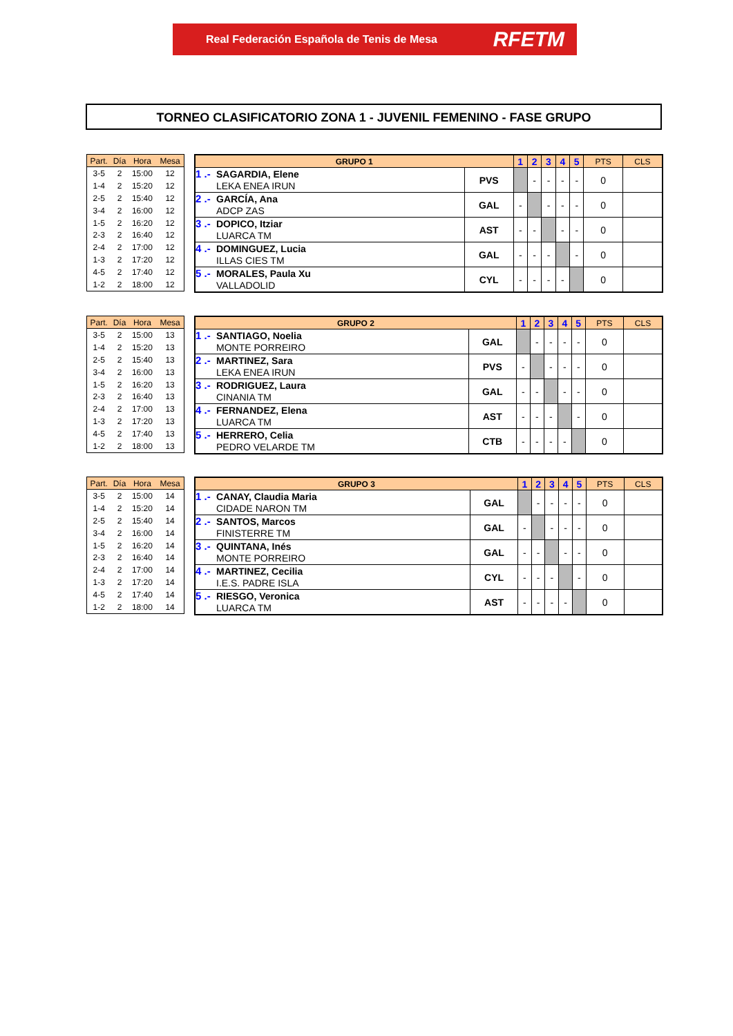Real Federación Española de Tenis de Mesa RFETM
TORNEO CLASIFICATORIO ZONA 1 - JUVENIL FEMENINO - FASE GRUPO
| Part. | Día | Hora | Mesa |
| --- | --- | --- | --- |
| 3-5 | 2 | 15:00 | 12 |
| 1-4 | 2 | 15:20 | 12 |
| 2-5 | 2 | 15:40 | 12 |
| 3-4 | 2 | 16:00 | 12 |
| 1-5 | 2 | 16:20 | 12 |
| 2-3 | 2 | 16:40 | 12 |
| 2-4 | 2 | 17:00 | 12 |
| 1-3 | 2 | 17:20 | 12 |
| 4-5 | 2 | 17:40 | 12 |
| 1-2 | 2 | 18:00 | 12 |
| GRUPO 1 | | 1 | 2 | 3 | 4 | 5 | PTS | CLS |
| --- | --- | --- | --- | --- | --- | --- | --- | --- |
| 1 .- SAGARDIA, Elene LEKA ENEA IRUN | PVS | | - | - | - | - | 0 | |
| 2 .- GARCÍA, Ana ADCP ZAS | GAL | - | | - | - | - | 0 | |
| 3 .- DOPICO, Itziar LUARCA TM | AST | - | - | | - | - | 0 | |
| 4 .- DOMINGUEZ, Lucia ILLAS CIES TM | GAL | - | - | - | | - | 0 | |
| 5 .- MORALES, Paula Xu VALLADOLID | CYL | - | - | - | - | | 0 | |
| Part. | Día | Hora | Mesa |
| --- | --- | --- | --- |
| 3-5 | 2 | 15:00 | 13 |
| 1-4 | 2 | 15:20 | 13 |
| 2-5 | 2 | 15:40 | 13 |
| 3-4 | 2 | 16:00 | 13 |
| 1-5 | 2 | 16:20 | 13 |
| 2-3 | 2 | 16:40 | 13 |
| 2-4 | 2 | 17:00 | 13 |
| 1-3 | 2 | 17:20 | 13 |
| 4-5 | 2 | 17:40 | 13 |
| 1-2 | 2 | 18:00 | 13 |
| GRUPO 2 | | 1 | 2 | 3 | 4 | 5 | PTS | CLS |
| --- | --- | --- | --- | --- | --- | --- | --- | --- |
| 1 .- SANTIAGO, Noelia MONTE PORREIRO | GAL | | - | - | - | - | 0 | |
| 2 .- MARTINEZ, Sara LEKA ENEA IRUN | PVS | - | | - | - | - | 0 | |
| 3 .- RODRIGUEZ, Laura CINANIA TM | GAL | - | - | | - | - | 0 | |
| 4 .- FERNANDEZ, Elena LUARCA TM | AST | - | - | - | | - | 0 | |
| 5 .- HERRERO, Celia PEDRO VELARDE TM | CTB | - | - | - | - | | 0 | |
| Part. | Día | Hora | Mesa |
| --- | --- | --- | --- |
| 3-5 | 2 | 15:00 | 14 |
| 1-4 | 2 | 15:20 | 14 |
| 2-5 | 2 | 15:40 | 14 |
| 3-4 | 2 | 16:00 | 14 |
| 1-5 | 2 | 16:20 | 14 |
| 2-3 | 2 | 16:40 | 14 |
| 2-4 | 2 | 17:00 | 14 |
| 1-3 | 2 | 17:20 | 14 |
| 4-5 | 2 | 17:40 | 14 |
| 1-2 | 2 | 18:00 | 14 |
| GRUPO 3 | | 1 | 2 | 3 | 4 | 5 | PTS | CLS |
| --- | --- | --- | --- | --- | --- | --- | --- | --- |
| 1 .- CANAY, Claudia Maria CIDADE NARON TM | GAL | | - | - | - | - | 0 | |
| 2 .- SANTOS, Marcos FINISTERRE TM | GAL | - | | - | - | - | 0 | |
| 3 .- QUINTANA, Inés MONTE PORREIRO | GAL | - | - | | - | - | 0 | |
| 4 .- MARTINEZ, Cecilia I.E.S. PADRE ISLA | CYL | - | - | - | | - | 0 | |
| 5 .- RIESGO, Veronica LUARCA TM | AST | - | - | - | - | | 0 | |